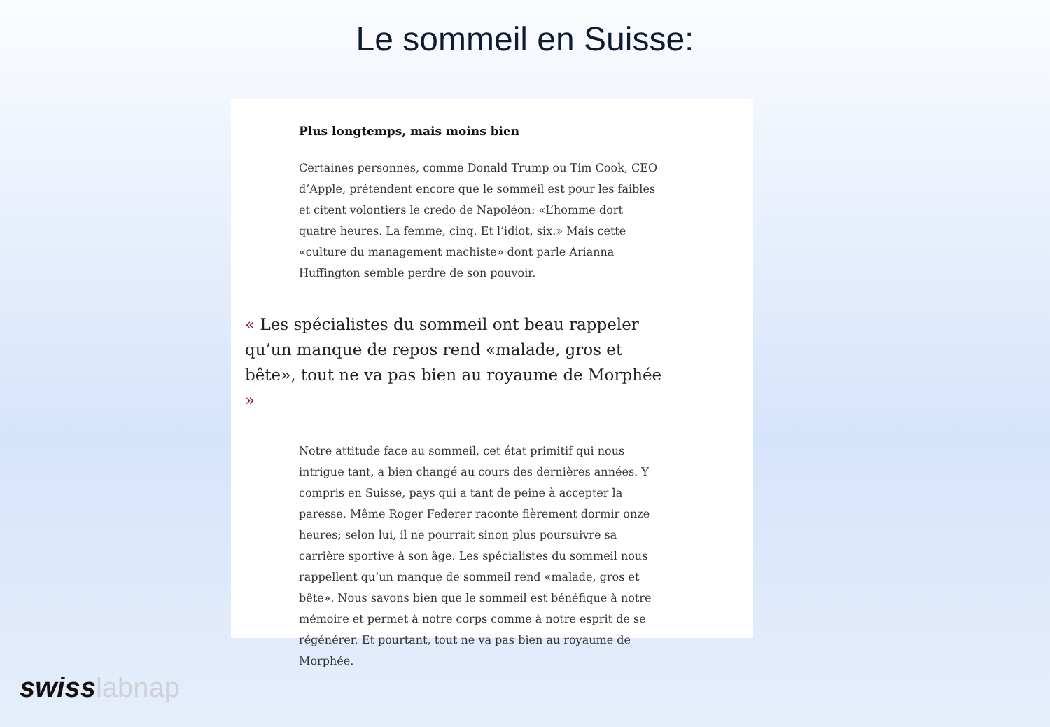Le sommeil en Suisse:
Plus longtemps, mais moins bien
Certaines personnes, comme Donald Trump ou Tim Cook, CEO d’Apple, prétendent encore que le sommeil est pour les faibles et citent volontiers le credo de Napoléon: «L’homme dort quatre heures. La femme, cinq. Et l’idiot, six.» Mais cette «culture du management machiste» dont parle Arianna Huffington semble perdre de son pouvoir.
« Les spécialistes du sommeil ont beau rappeler qu’un manque de repos rend «malade, gros et bête», tout ne va pas bien au royaume de Morphée »
Notre attitude face au sommeil, cet état primitif qui nous intrigue tant, a bien changé au cours des dernières années. Y compris en Suisse, pays qui a tant de peine à accepter la paresse. Même Roger Federer raconte fièrement dormir onze heures; selon lui, il ne pourrait sinon plus poursuivre sa carrière sportive à son âge. Les spécialistes du sommeil nous rappellent qu’un manque de sommeil rend «malade, gros et bête». Nous savons bien que le sommeil est bénéfique à notre mémoire et permet à notre corps comme à notre esprit de se régénérer. Et pourtant, tout ne va pas bien au royaume de Morphée.
swiss labnap